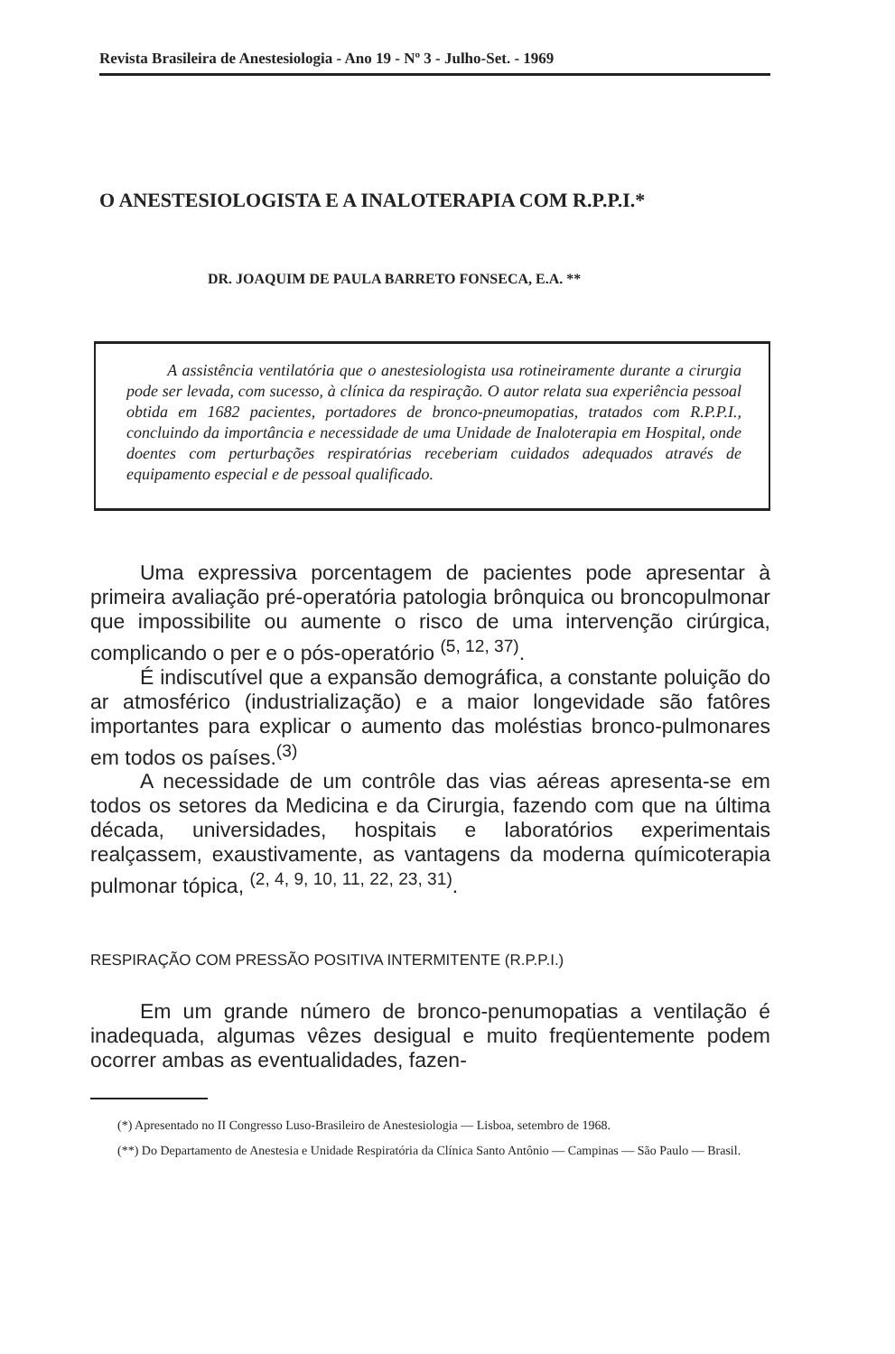Revista Brasileira de Anestesiologia - Ano 19 - Nº 3 - Julho-Set. - 1969
O ANESTESIOLOGISTA E A INALOTERAPIA COM R.P.P.I.*
DR. JOAQUIM DE PAULA BARRETO FONSECA, E.A. **
A assistência ventilatória que o anestesiologista usa rotineiramente durante a cirurgia pode ser levada, com sucesso, à clínica da respiração. O autor relata sua experiência pessoal obtida em 1682 pacientes, portadores de bronco-pneumopatias, tratados com R.P.P.I., concluindo da importância e necessidade de uma Unidade de Inaloterapia em Hospital, onde doentes com perturbações respiratórias receberiam cuidados adequados através de equipamento especial e de pessoal qualificado.
Uma expressiva porcentagem de pacientes pode apresentar à primeira avaliação pré-operatória patologia brônquica ou broncopulmonar que impossibilite ou aumente o risco de uma intervenção cirúrgica, complicando o per e o pós-operatório <sup>(5, 12, 37)</sup>.
É indiscutível que a expansão demográfica, a constante poluição do ar atmosférico (industrialização) e a maior longevidade são fatôres importantes para explicar o aumento das moléstias bronco-pulmonares em todos os países.<sup>(3)</sup>
A necessidade de um contrôle das vias aéreas apresenta-se em todos os setores da Medicina e da Cirurgia, fazendo com que na última década, universidades, hospitais e laboratórios experimentais realçassem, exaustivamente, as vantagens da moderna químicoterapia pulmonar tópica, <sup>(2, 4, 9, 10, 11, 22, 23, 31)</sup>.
RESPIRAÇÃO COM PRESSÃO POSITIVA INTERMITENTE (R.P.P.I.)
Em um grande número de bronco-penumopatias a ventilação é inadequada, algumas vêzes desigual e muito freqüentemente podem ocorrer ambas as eventualidades, fazen-
(*) Apresentado no II Congresso Luso-Brasileiro de Anestesiologia — Lisboa, setembro de 1968.
(**) Do Departamento de Anestesia e Unidade Respiratória da Clínica Santo Antônio — Campinas — São Paulo — Brasil.